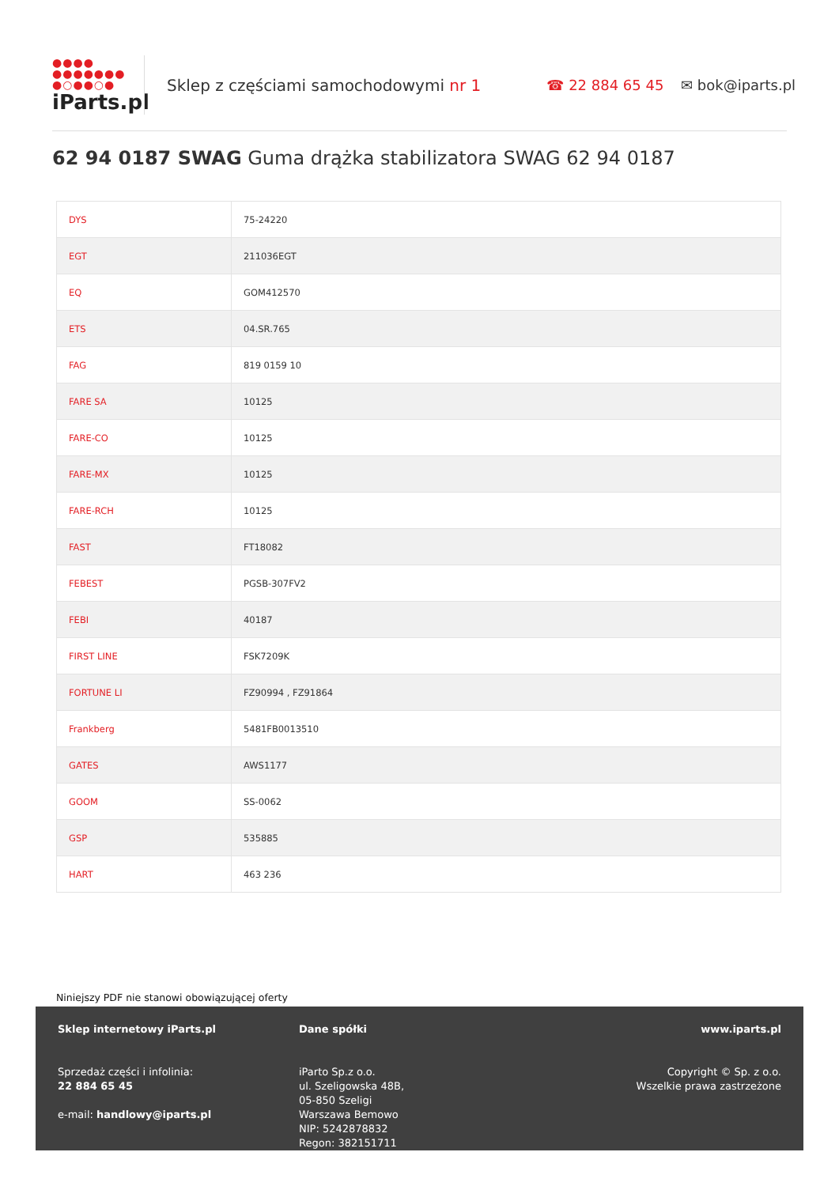●●●●
●●●●●●●
●○●●○●
iParts.pl
Sklep z częściami samochodowymi nr 1 ☎ 22 884 65 45 ✉ bok@iparts.pl
62 94 0187 SWAG Guma drążka stabilizatora SWAG 62 94 0187
| DYS | 75-24220 |
| EGT | 211036EGT |
| EQ | GOM412570 |
| ETS | 04.SR.765 |
| FAG | 819 0159 10 |
| FARE SA | 10125 |
| FARE-CO | 10125 |
| FARE-MX | 10125 |
| FARE-RCH | 10125 |
| FAST | FT18082 |
| FEBEST | PGSB-307FV2 |
| FEBI | 40187 |
| FIRST LINE | FSK7209K |
| FORTUNE LI | FZ90994 , FZ91864 |
| Frankberg | 5481FB0013510 |
| GATES | AWS1177 |
| GOOM | SS-0062 |
| GSP | 535885 |
| HART | 463 236 |
Niniejszy PDF nie stanowi obowiązującej oferty
Sklep internetowy iParts.pl
Sprzedaż części i infolinia:
22 884 65 45
e-mail: handlowy@iparts.pl
Dane spółki
iParto Sp.z o.o.
ul. Szeligowska 48B,
05-850 Szeligi
Warszawa Bemowo
NIP: 5242878832
Regon: 382151711
www.iparts.pl
Copyright © Sp. z o.o.
Wszelkie prawa zastrzeżone